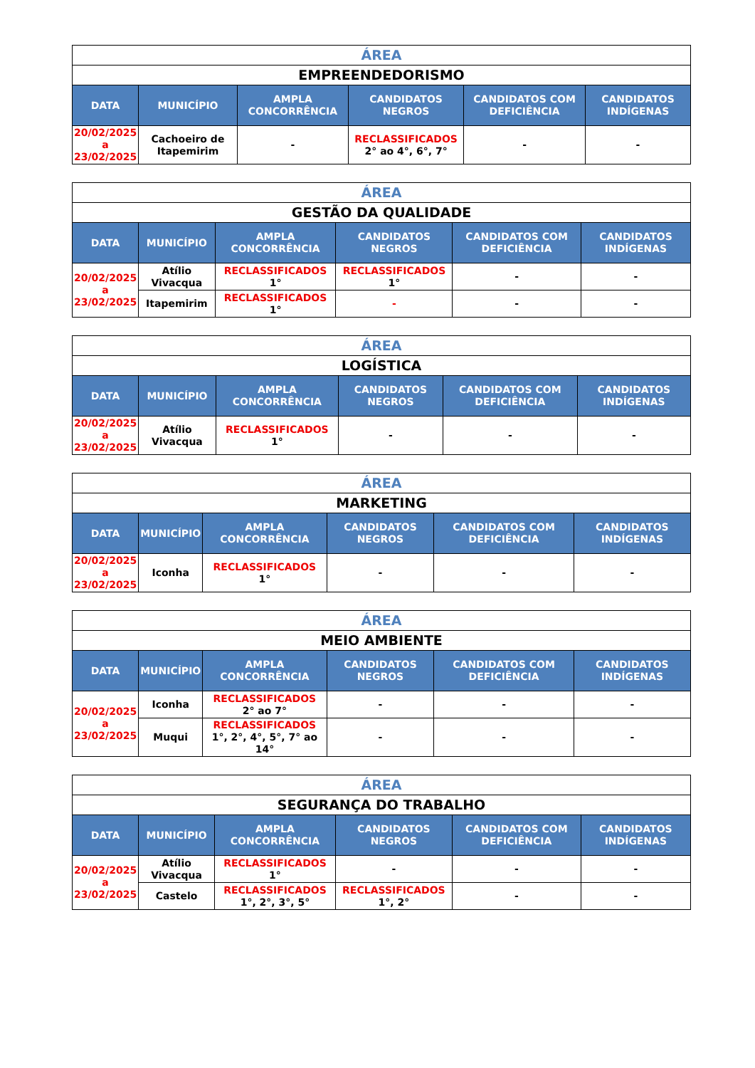| ÁREA | | | | | |
| EMPREENDEDORISMO | | | | | |
| DATA | MUNICÍPIO | AMPLA CONCORRÊNCIA | CANDIDATOS NEGROS | CANDIDATOS COM DEFICIÊNCIA | CANDIDATOS INDÍGENAS |
| 20/02/2025 a 23/02/2025 | Cachoeiro de Itapemirim | - | RECLASSIFICADOS 2° ao 4°, 6°, 7° | - | - |
| ÁREA | | | | | |
| GESTÃO DA QUALIDADE | | | | | |
| DATA | MUNICÍPIO | AMPLA CONCORRÊNCIA | CANDIDATOS NEGROS | CANDIDATOS COM DEFICIÊNCIA | CANDIDATOS INDÍGENAS |
| 20/02/2025 a 23/02/2025 | Atílio Vivacqua | RECLASSIFICADOS 1° | RECLASSIFICADOS 1° | - | - |
| | Itapemirim | RECLASSIFICADOS 1° | - | - | - |
| ÁREA | | | | | |
| LOGÍSTICA | | | | | |
| DATA | MUNICÍPIO | AMPLA CONCORRÊNCIA | CANDIDATOS NEGROS | CANDIDATOS COM DEFICIÊNCIA | CANDIDATOS INDÍGENAS |
| 20/02/2025 a 23/02/2025 | Atílio Vivacqua | RECLASSIFICADOS 1° | - | - | - |
| ÁREA | | | | | |
| MARKETING | | | | | |
| DATA | MUNICÍPIO | AMPLA CONCORRÊNCIA | CANDIDATOS NEGROS | CANDIDATOS COM DEFICIÊNCIA | CANDIDATOS INDÍGENAS |
| 20/02/2025 a 23/02/2025 | Iconha | RECLASSIFICADOS 1° | - | - | - |
| ÁREA | | | | | |
| MEIO AMBIENTE | | | | | |
| DATA | MUNICÍPIO | AMPLA CONCORRÊNCIA | CANDIDATOS NEGROS | CANDIDATOS COM DEFICIÊNCIA | CANDIDATOS INDÍGENAS |
| 20/02/2025 a 23/02/2025 | Iconha | RECLASSIFICADOS 2° ao 7° | - | - | - |
| | Muqui | RECLASSIFICADOS 1°, 2°, 4°, 5°, 7° ao 14° | - | - | - |
| ÁREA | | | | | |
| SEGURANÇA DO TRABALHO | | | | | |
| DATA | MUNICÍPIO | AMPLA CONCORRÊNCIA | CANDIDATOS NEGROS | CANDIDATOS COM DEFICIÊNCIA | CANDIDATOS INDÍGENAS |
| 20/02/2025 a 23/02/2025 | Atílio Vivacqua | RECLASSIFICADOS 1° | - | - | - |
| | Castelo | RECLASSIFICADOS 1°, 2°, 3°, 5° | RECLASSIFICADOS 1°, 2° | - | - |